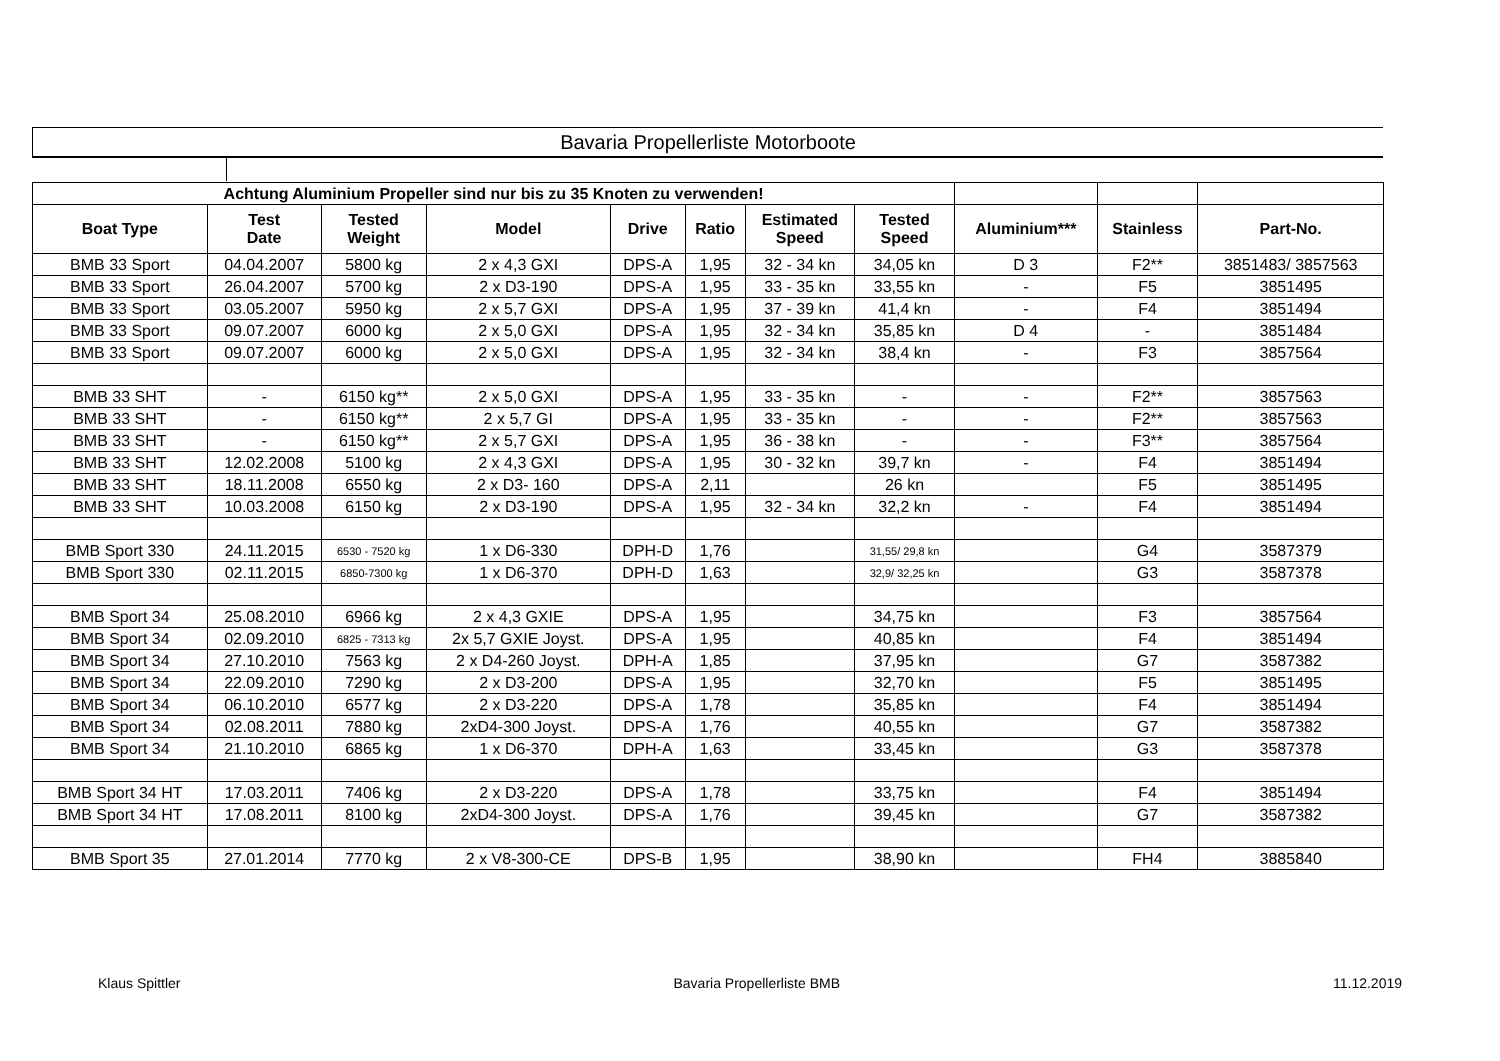Bavaria Propellerliste Motorboote
| Achtung Aluminium Propeller sind nur bis zu 35 Knoten zu verwenden! | | | | | | | | | | |
| Boat Type | Test Date | Tested Weight | Model | Drive | Ratio | Estimated Speed | Tested Speed | Aluminium*** | Stainless | Part-No. |
| BMB 33 Sport | 04.04.2007 | 5800 kg | 2 x 4,3 GXI | DPS-A | 1,95 | 32 - 34 kn | 34,05 kn | D 3 | F2** | 3851483/ 3857563 |
| BMB 33 Sport | 26.04.2007 | 5700 kg | 2 x D3-190 | DPS-A | 1,95 | 33 - 35 kn | 33,55 kn | - | F5 | 3851495 |
| BMB 33 Sport | 03.05.2007 | 5950 kg | 2 x 5,7 GXI | DPS-A | 1,95 | 37 - 39 kn | 41,4 kn | - | F4 | 3851494 |
| BMB 33 Sport | 09.07.2007 | 6000 kg | 2 x 5,0 GXI | DPS-A | 1,95 | 32 - 34 kn | 35,85 kn | D 4 | - | 3851484 |
| BMB 33 Sport | 09.07.2007 | 6000 kg | 2 x 5,0 GXI | DPS-A | 1,95 | 32 - 34 kn | 38,4 kn | - | F3 | 3857564 |
| BMB 33 SHT | - | 6150 kg** | 2 x 5,0 GXI | DPS-A | 1,95 | 33 - 35 kn | - | - | F2** | 3857563 |
| BMB 33 SHT | - | 6150 kg** | 2 x 5,7 GI | DPS-A | 1,95 | 33 - 35 kn | - | - | F2** | 3857563 |
| BMB 33 SHT | - | 6150 kg** | 2 x 5,7 GXI | DPS-A | 1,95 | 36 - 38 kn | - | - | F3** | 3857564 |
| BMB 33 SHT | 12.02.2008 | 5100 kg | 2 x 4,3 GXI | DPS-A | 1,95 | 30 - 32 kn | 39,7 kn | - | F4 | 3851494 |
| BMB 33 SHT | 18.11.2008 | 6550 kg | 2 x D3- 160 | DPS-A | 2,11 | | 26 kn | | F5 | 3851495 |
| BMB 33 SHT | 10.03.2008 | 6150 kg | 2 x D3-190 | DPS-A | 1,95 | 32 - 34 kn | 32,2 kn | - | F4 | 3851494 |
| BMB Sport 330 | 24.11.2015 | 6530 - 7520 kg | 1 x D6-330 | DPH-D | 1,76 | | 31,55/ 29,8 kn | | G4 | 3587379 |
| BMB Sport 330 | 02.11.2015 | 6850-7300 kg | 1 x D6-370 | DPH-D | 1,63 | | 32,9/ 32,25 kn | | G3 | 3587378 |
| BMB Sport 34 | 25.08.2010 | 6966 kg | 2 x 4,3 GXIE | DPS-A | 1,95 | | 34,75 kn | | F3 | 3857564 |
| BMB Sport 34 | 02.09.2010 | 6825 - 7313 kg | 2x 5,7 GXIE Joyst. | DPS-A | 1,95 | | 40,85 kn | | F4 | 3851494 |
| BMB Sport 34 | 27.10.2010 | 7563 kg | 2 x D4-260 Joyst. | DPH-A | 1,85 | | 37,95 kn | | G7 | 3587382 |
| BMB Sport 34 | 22.09.2010 | 7290 kg | 2 x D3-200 | DPS-A | 1,95 | | 32,70 kn | | F5 | 3851495 |
| BMB Sport 34 | 06.10.2010 | 6577 kg | 2 x D3-220 | DPS-A | 1,78 | | 35,85 kn | | F4 | 3851494 |
| BMB Sport 34 | 02.08.2011 | 7880 kg | 2xD4-300 Joyst. | DPS-A | 1,76 | | 40,55 kn | | G7 | 3587382 |
| BMB Sport 34 | 21.10.2010 | 6865 kg | 1 x D6-370 | DPH-A | 1,63 | | 33,45 kn | | G3 | 3587378 |
| BMB Sport 34 HT | 17.03.2011 | 7406 kg | 2 x D3-220 | DPS-A | 1,78 | | 33,75 kn | | F4 | 3851494 |
| BMB Sport 34 HT | 17.08.2011 | 8100 kg | 2xD4-300 Joyst. | DPS-A | 1,76 | | 39,45 kn | | G7 | 3587382 |
| BMB Sport 35 | 27.01.2014 | 7770 kg | 2 x V8-300-CE | DPS-B | 1,95 | | 38,90 kn | | FH4 | 3885840 |
Klaus Spittler Bavaria Propellerliste BMB 11.12.2019